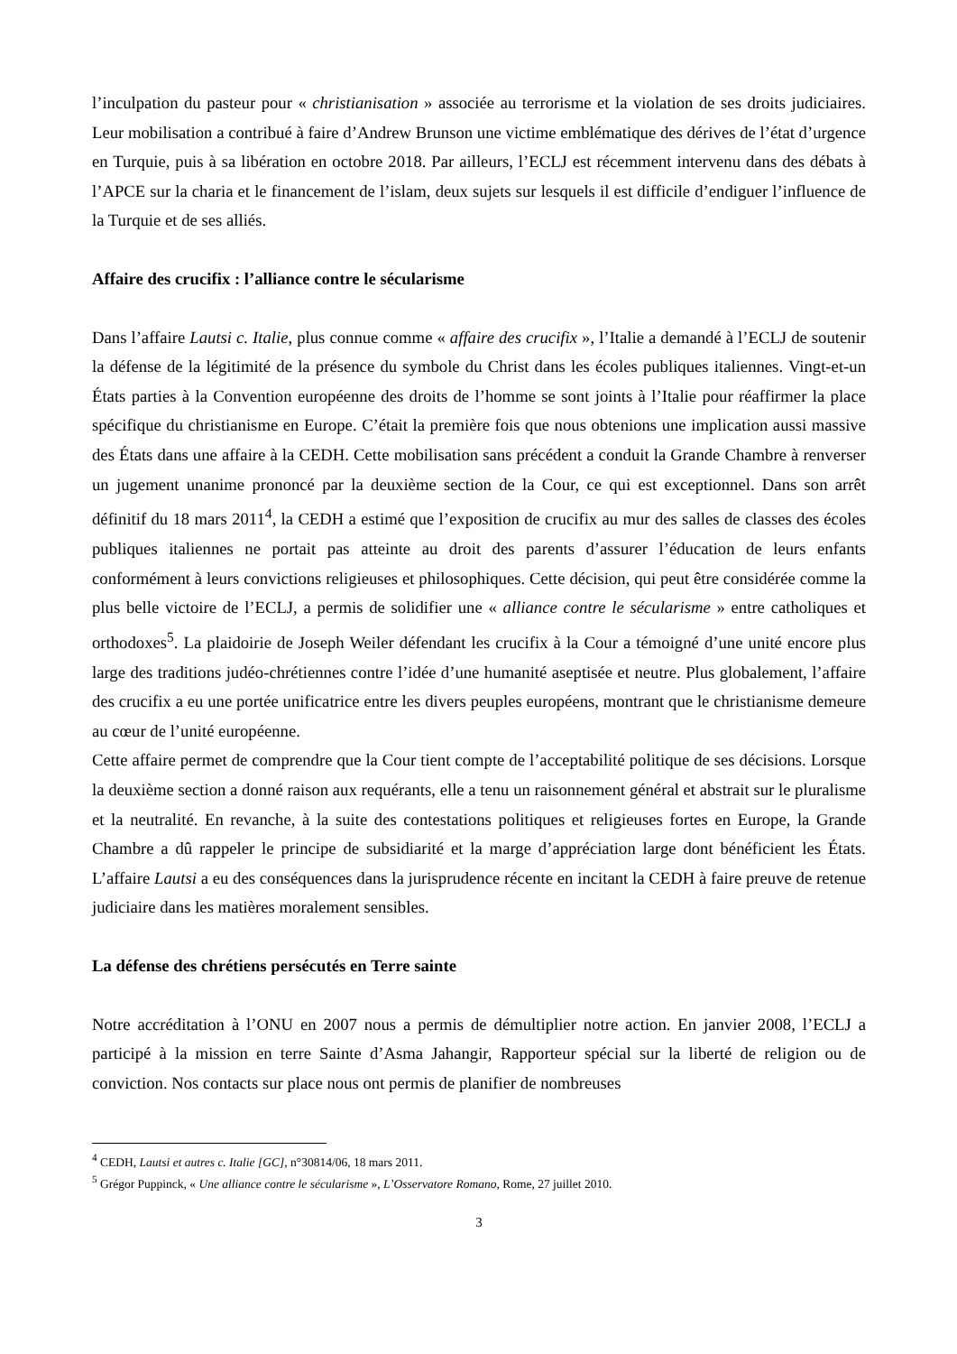l’inculpation du pasteur pour « christianisation » associée au terrorisme et la violation de ses droits judiciaires. Leur mobilisation a contribué à faire d’Andrew Brunson une victime emblématique des dérives de l’état d’urgence en Turquie, puis à sa libération en octobre 2018. Par ailleurs, l’ECLJ est récemment intervenu dans des débats à l’APCE sur la charia et le financement de l’islam, deux sujets sur lesquels il est difficile d’endiguer l’influence de la Turquie et de ses alliés.
Affaire des crucifix : l’alliance contre le sécularisme
Dans l’affaire Lautsi c. Italie, plus connue comme « affaire des crucifix », l’Italie a demandé à l’ECLJ de soutenir la défense de la légitimité de la présence du symbole du Christ dans les écoles publiques italiennes. Vingt-et-un États parties à la Convention européenne des droits de l’homme se sont joints à l’Italie pour réaffirmer la place spécifique du christianisme en Europe. C’était la première fois que nous obtenions une implication aussi massive des États dans une affaire à la CEDH. Cette mobilisation sans précédent a conduit la Grande Chambre à renverser un jugement unanime prononcé par la deuxième section de la Cour, ce qui est exceptionnel. Dans son arrêt définitif du 18 mars 2011<sup>4</sup>, la CEDH a estimé que l’exposition de crucifix au mur des salles de classes des écoles publiques italiennes ne portait pas atteinte au droit des parents d’assurer l’éducation de leurs enfants conformément à leurs convictions religieuses et philosophiques. Cette décision, qui peut être considérée comme la plus belle victoire de l’ECLJ, a permis de solidifier une « alliance contre le sécularisme » entre catholiques et orthodoxes<sup>5</sup>. La plaidoirie de Joseph Weiler défendant les crucifix à la Cour a témoigné d’une unité encore plus large des traditions judéo-chrétiennes contre l’idée d’une humanité aseptisée et neutre. Plus globalement, l’affaire des crucifix a eu une portée unificatrice entre les divers peuples européens, montrant que le christianisme demeure au cœur de l’unité européenne.
Cette affaire permet de comprendre que la Cour tient compte de l’acceptabilité politique de ses décisions. Lorsque la deuxième section a donné raison aux requérants, elle a tenu un raisonnement général et abstrait sur le pluralisme et la neutralité. En revanche, à la suite des contestations politiques et religieuses fortes en Europe, la Grande Chambre a dû rappeler le principe de subsidiarité et la marge d’appréciation large dont bénéficient les États. L’affaire Lautsi a eu des conséquences dans la jurisprudence récente en incitant la CEDH à faire preuve de retenue judiciaire dans les matières moralement sensibles.
La défense des chrétiens persécutés en Terre sainte
Notre accréditation à l’ONU en 2007 nous a permis de démultiplier notre action. En janvier 2008, l’ECLJ a participé à la mission en terre Sainte d’Asma Jahangir, Rapporteur spécial sur la liberté de religion ou de conviction. Nos contacts sur place nous ont permis de planifier de nombreuses
<sup>4</sup> CEDH, Lautsi et autres c. Italie [GC], n°30814/06, 18 mars 2011.
<sup>5</sup> Grégor Puppinck, « Une alliance contre le sécularisme », L’Osservatore Romano, Rome, 27 juillet 2010.
3